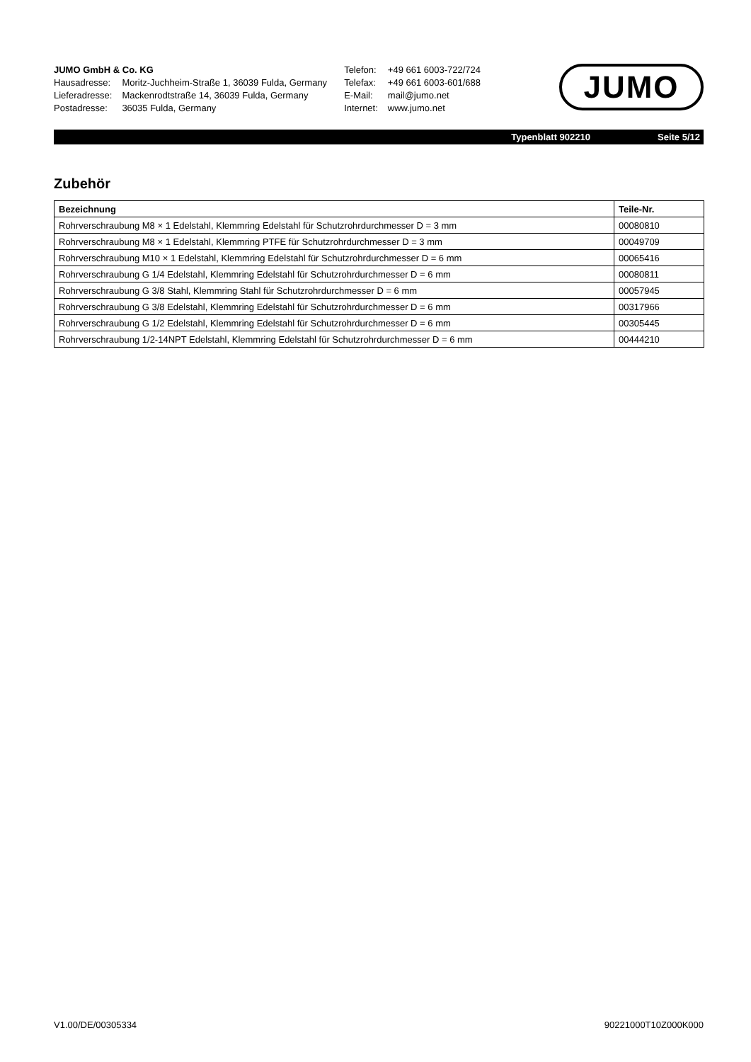JUMO GmbH & Co. KG
| Hausadresse: | Moritz-Juchheim-Straße 1, 36039 Fulda, Germany |
| Lieferadresse: | Mackenrodtstraße 14, 36039 Fulda, Germany |
| Postadresse: | 36035 Fulda, Germany |
| Telefon: | +49 661 6003-722/724 |
| Telefax: | +49 661 6003-601/688 |
| E-Mail: | mail@jumo.net |
| Internet: | www.jumo.net |
JUMO
Typenblatt 902210 Seite 5/12
Zubehör
| Bezeichnung | Teile-Nr. |
| --- | --- |
| Rohrverschraubung M8 × 1 Edelstahl, Klemmring Edelstahl für Schutzrohrdurchmesser D = 3 mm | 00080810 |
| Rohrverschraubung M8 × 1 Edelstahl, Klemmring PTFE für Schutzrohrdurchmesser D = 3 mm | 00049709 |
| Rohrverschraubung M10 × 1 Edelstahl, Klemmring Edelstahl für Schutzrohrdurchmesser D = 6 mm | 00065416 |
| Rohrverschraubung G 1/4 Edelstahl, Klemmring Edelstahl für Schutzrohrdurchmesser D = 6 mm | 00080811 |
| Rohrverschraubung G 3/8 Stahl, Klemmring Stahl für Schutzrohrdurchmesser D = 6 mm | 00057945 |
| Rohrverschraubung G 3/8 Edelstahl, Klemmring Edelstahl für Schutzrohrdurchmesser D = 6 mm | 00317966 |
| Rohrverschraubung G 1/2 Edelstahl, Klemmring Edelstahl für Schutzrohrdurchmesser D = 6 mm | 00305445 |
| Rohrverschraubung 1/2-14NPT Edelstahl, Klemmring Edelstahl für Schutzrohrdurchmesser D = 6 mm | 00444210 |
V1.00/DE/00305334 90221000T10Z000K000